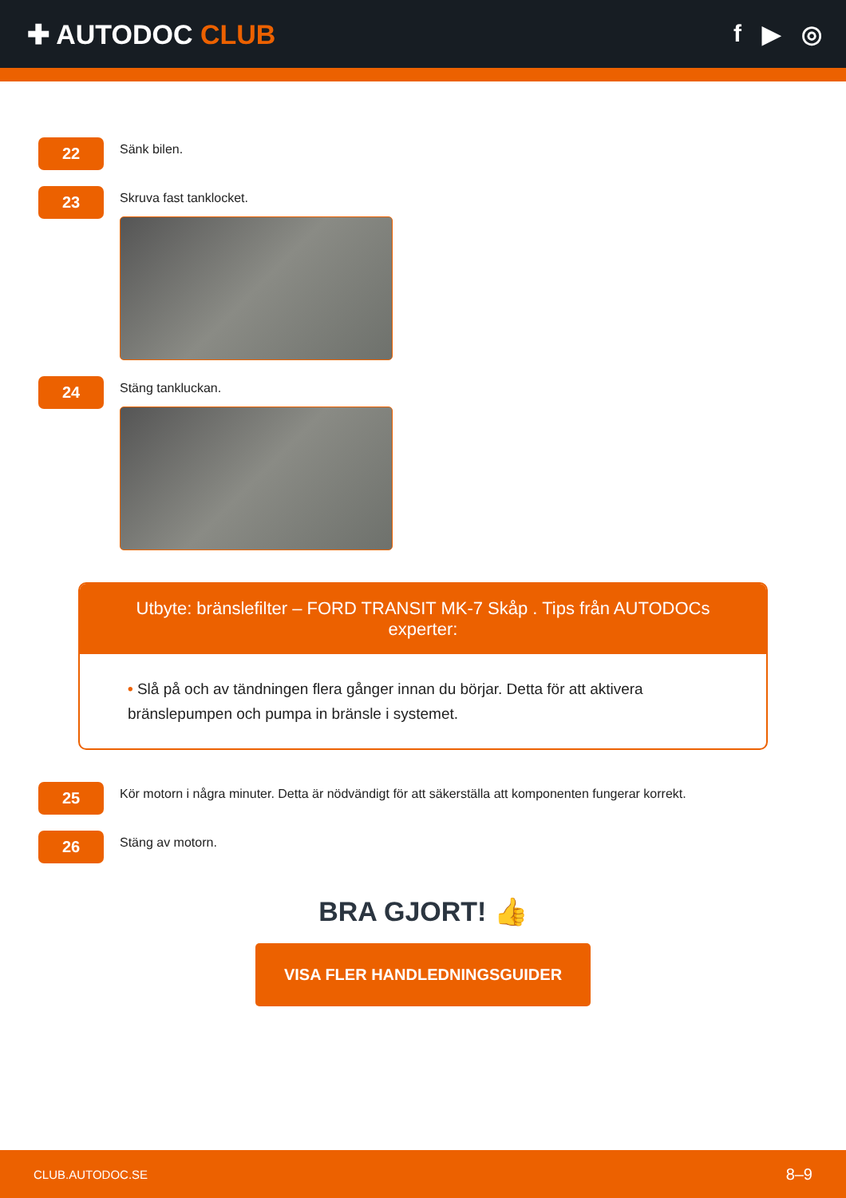✚ AUTODOC CLUB f ▶ ◎
22
Sänk bilen.
23
Skruva fast tanklocket.
24
Stäng tankluckan.
Utbyte: bränslefilter – FORD TRANSIT MK-7 Skåp . Tips från AUTODOCs experter:
• Slå på och av tändningen flera gånger innan du börjar. Detta för att aktivera bränslepumpen och pumpa in bränsle i systemet.
25
Kör motorn i några minuter. Detta är nödvändigt för att säkerställa att komponenten fungerar korrekt.
26
Stäng av motorn.
BRA GJORT! 👍
VISA FLER HANDLEDNINGSGUIDER
CLUB.AUTODOC.SE 8–9